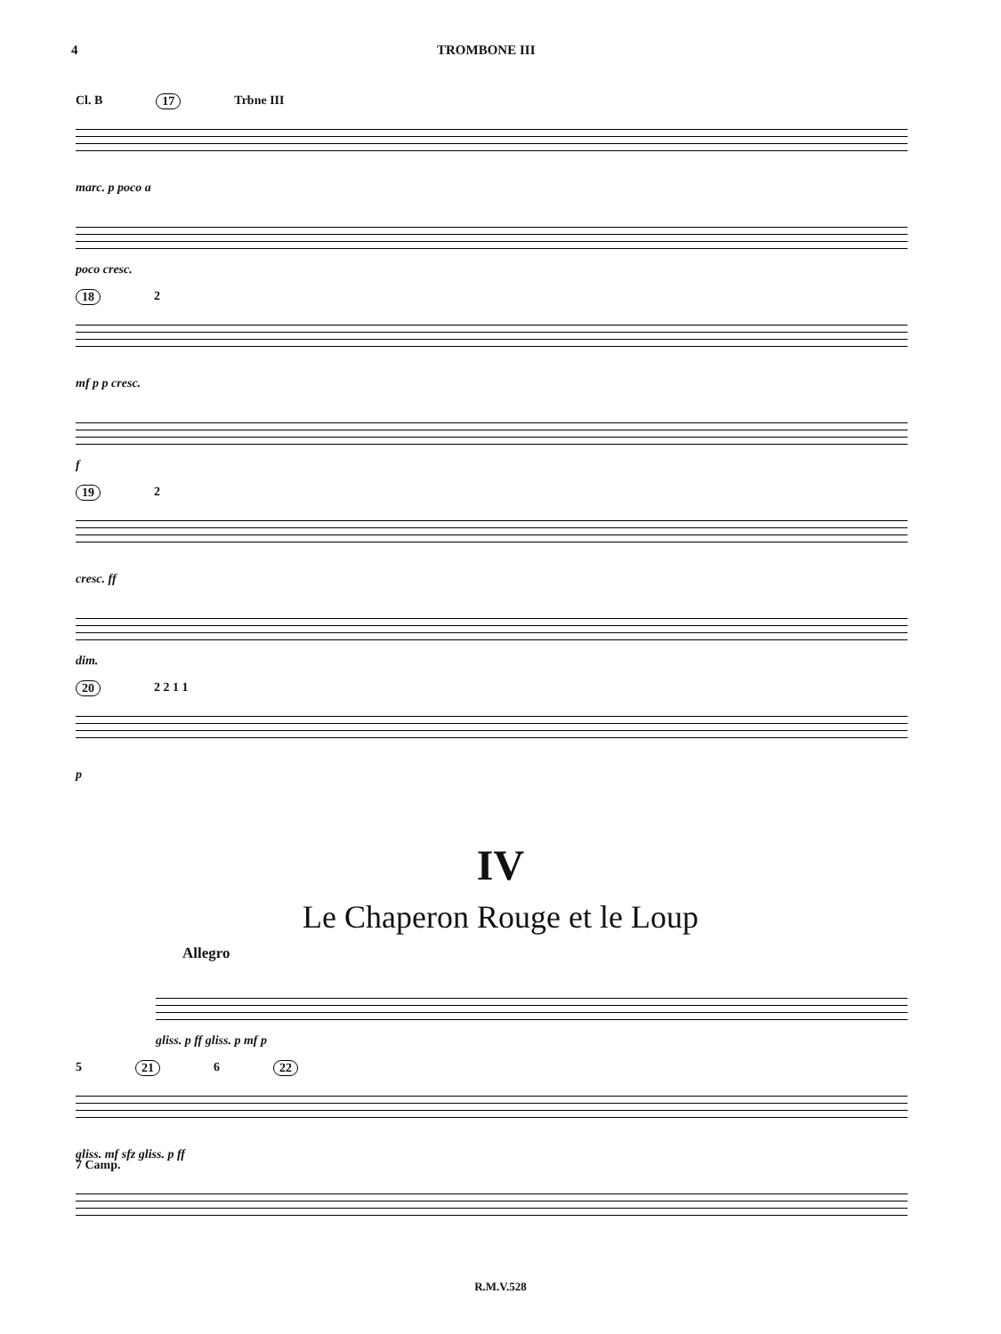4 TROMBONE III
Cl. B 17 Trbne III
marc. p poco a
poco cresc.
18 2
mf p p cresc.
f
19 2
cresc. ff
dim.
20 2 2 1 1
p
IV
Le Chaperon Rouge et le Loup
Allegro
gliss. p ff gliss. p mf p
5 21 6 22
gliss. mf sfz gliss. p ff
7 Camp.
R.M.V.528